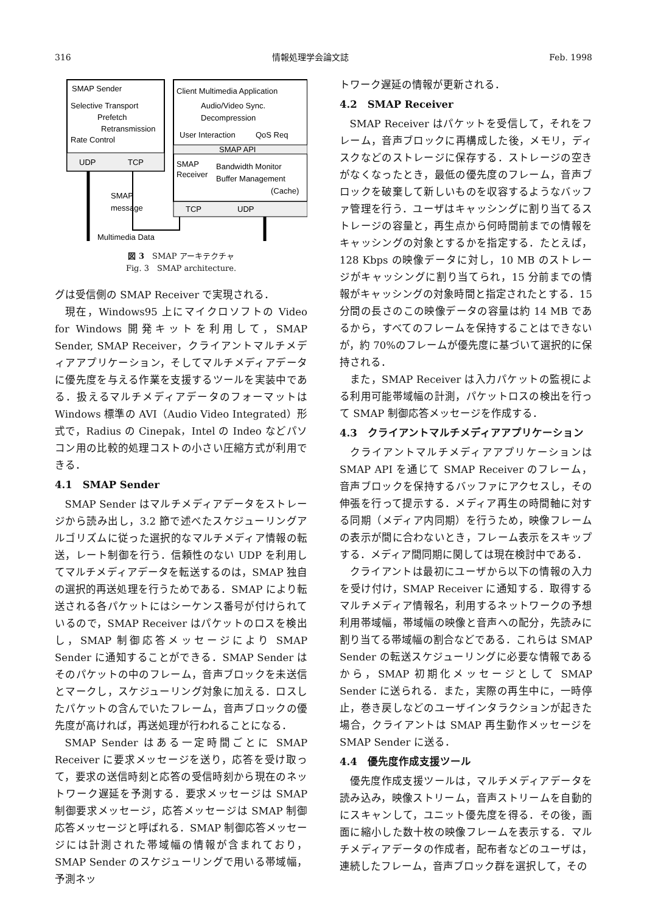316 情報処理学会論文誌 Feb. 1998
SMAP Sender
Selective Transport
Prefetch
Retransmission
Rate Control
UDP
TCP
Client Multimedia Application
Audio/Video Sync.
Decompression
User Interaction
QoS Req
SMAP API
SMAP
Receiver
Bandwidth Monitor
Buffer Management
(Cache)
TCP
UDP
SMAP
message
Multimedia Data
図 3　SMAP アーキテクチャ
Fig. 3　SMAP architecture.
グは受信側の SMAP Receiver で実現される．
現在，Windows95 上にマイクロソフトの Video for Windows 開発キットを利用して，SMAP Sender, SMAP Receiver，クライアントマルチメディアアプリケーション，そしてマルチメディアデータに優先度を与える作業を支援するツールを実装中である．扱えるマルチメディアデータのフォーマットは Windows 標準の AVI（Audio Video Integrated）形式で，Radius の Cinepak，Intel の Indeo などパソコン用の比較的処理コストの小さい圧縮方式が利用できる．
4.1　SMAP Sender
SMAP Sender はマルチメディアデータをストレージから読み出し，3.2 節で述べたスケジューリングアルゴリズムに従った選択的なマルチメディア情報の転送，レート制御を行う．信頼性のない UDP を利用してマルチメディアデータを転送するのは，SMAP 独自の選択的再送処理を行うためである．SMAP により転送される各パケットにはシーケンス番号が付けられているので，SMAP Receiver はパケットのロスを検出し，SMAP 制御応答メッセージにより SMAP Sender に通知することができる．SMAP Sender はそのパケットの中のフレーム，音声ブロックを未送信とマークし，スケジューリング対象に加える．ロスしたパケットの含んでいたフレーム，音声ブロックの優先度が高ければ，再送処理が行われることになる．
SMAP Sender はある一定時間ごとに SMAP Receiver に要求メッセージを送り，応答を受け取って，要求の送信時刻と応答の受信時刻から現在のネットワーク遅延を予測する．要求メッセージは SMAP 制御要求メッセージ，応答メッセージは SMAP 制御応答メッセージと呼ばれる．SMAP 制御応答メッセージには計測された帯域幅の情報が含まれており，SMAP Sender のスケジューリングで用いる帯域幅，予測ネッ
トワーク遅延の情報が更新される．
4.2　SMAP Receiver
SMAP Receiver はパケットを受信して，それをフレーム，音声ブロックに再構成した後，メモリ，ディスクなどのストレージに保存する．ストレージの空きがなくなったとき，最低の優先度のフレーム，音声ブロックを破棄して新しいものを収容するようなバッファ管理を行う．ユーザはキャッシングに割り当てるストレージの容量と，再生点から何時間前までの情報をキャッシングの対象とするかを指定する．たとえば，128 Kbps の映像データに対し，10 MB のストレージがキャッシングに割り当てられ，15 分前までの情報がキャッシングの対象時間と指定されたとする．15 分間の長さのこの映像データの容量は約 14 MB であるから，すべてのフレームを保持することはできないが，約 70%のフレームが優先度に基づいて選択的に保持される．
また，SMAP Receiver は入力パケットの監視による利用可能帯域幅の計測，パケットロスの検出を行って SMAP 制御応答メッセージを作成する．
4.3　クライアントマルチメディアアプリケーション
クライアントマルチメディアアプリケーションは SMAP API を通じて SMAP Receiver のフレーム，音声ブロックを保持するバッファにアクセスし，その伸張を行って提示する．メディア再生の時間軸に対する同期（メディア内同期）を行うため，映像フレームの表示が間に合わないとき，フレーム表示をスキップする．メディア間同期に関しては現在検討中である．
クライアントは最初にユーザから以下の情報の入力を受け付け，SMAP Receiver に通知する．取得するマルチメディア情報名，利用するネットワークの予想利用帯域幅，帯域幅の映像と音声への配分，先読みに割り当てる帯域幅の割合などである．これらは SMAP Sender の転送スケジューリングに必要な情報であるから，SMAP 初期化メッセージとして SMAP Sender に送られる．また，実際の再生中に，一時停止，巻き戻しなどのユーザインタラクションが起きた場合，クライアントは SMAP 再生動作メッセージを SMAP Sender に送る．
4.4　優先度作成支援ツール
優先度作成支援ツールは，マルチメディアデータを読み込み，映像ストリーム，音声ストリームを自動的にスキャンして，ユニット優先度を得る．その後，画面に縮小した数十枚の映像フレームを表示する．マルチメディアデータの作成者，配布者などのユーザは，連続したフレーム，音声ブロック群を選択して，その